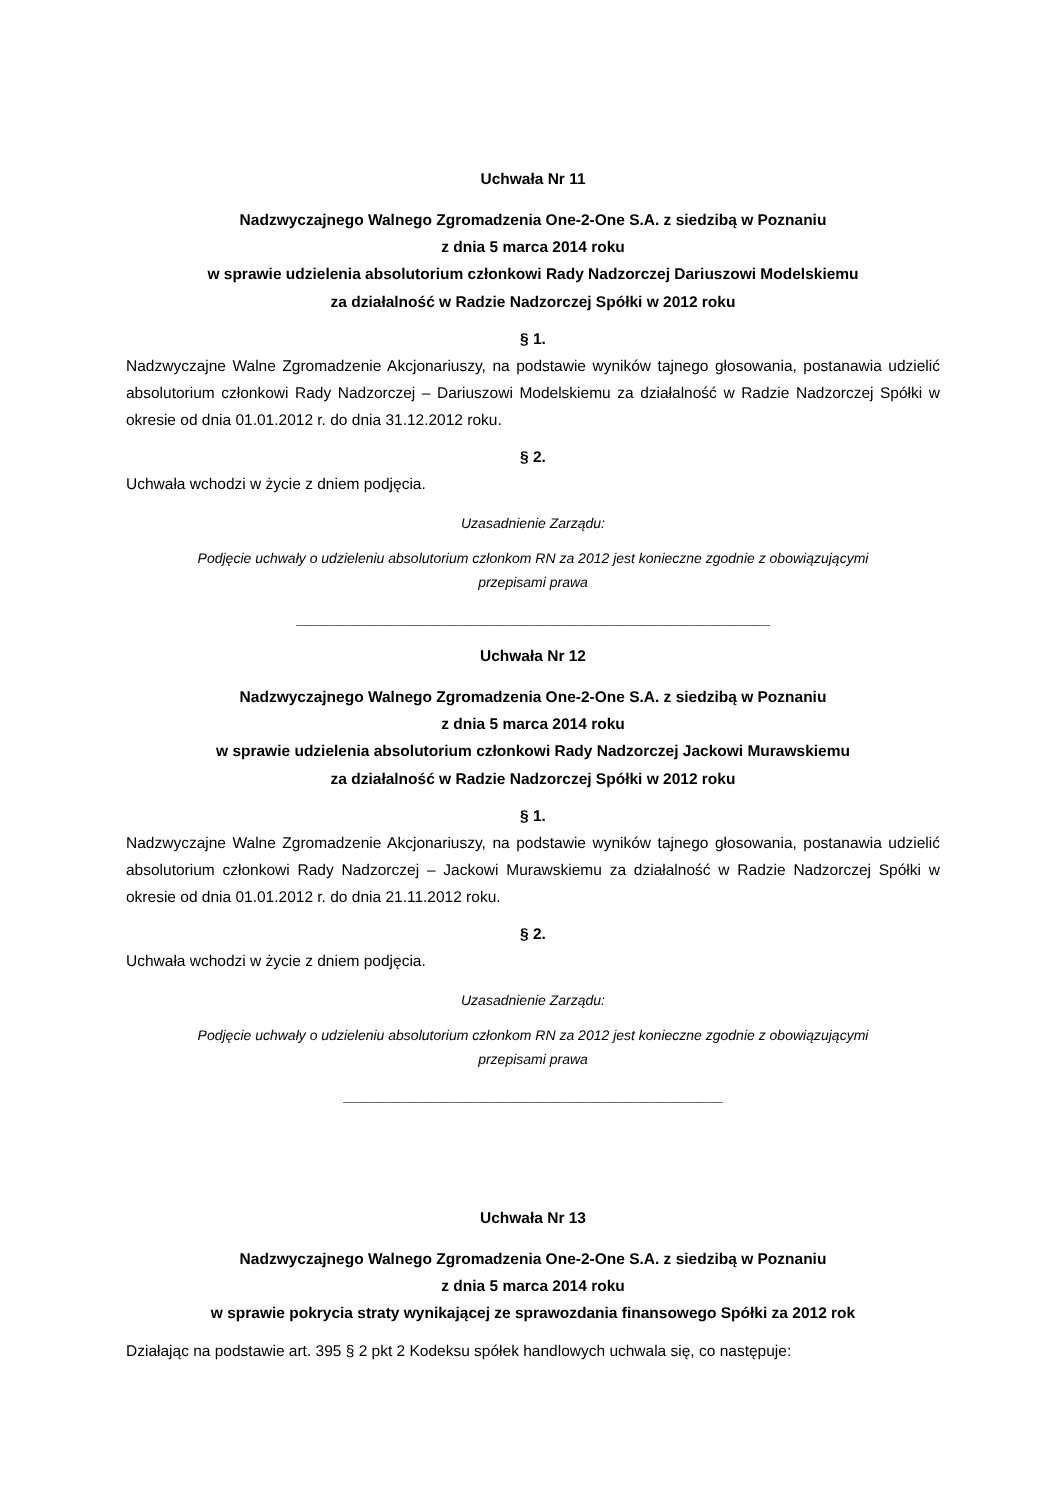Uchwała Nr 11
Nadzwyczajnego Walnego Zgromadzenia One-2-One S.A. z siedzibą w Poznaniu
z dnia 5 marca 2014 roku
w sprawie udzielenia absolutorium członkowi Rady Nadzorczej Dariuszowi Modelskiemu
za działalność w Radzie Nadzorczej Spółki w 2012 roku
§ 1.
Nadzwyczajne Walne Zgromadzenie Akcjonariuszy, na podstawie wyników tajnego głosowania, postanawia udzielić absolutorium członkowi Rady Nadzorczej – Dariuszowi Modelskiemu za działalność w Radzie Nadzorczej Spółki w okresie od dnia 01.01.2012 r. do dnia 31.12.2012 roku.
§ 2.
Uchwała wchodzi w życie z dniem podjęcia.
Uzasadnienie Zarządu:
Podjęcie uchwały o udzieleniu absolutorium członkom RN za 2012 jest konieczne zgodnie z obowiązującymi
przepisami prawa
_______________________________________________________
Uchwała Nr 12
Nadzwyczajnego Walnego Zgromadzenia One-2-One S.A. z siedzibą w Poznaniu
z dnia 5 marca 2014 roku
w sprawie udzielenia absolutorium członkowi Rady Nadzorczej Jackowi Murawskiemu
za działalność w Radzie Nadzorczej Spółki w 2012 roku
§ 1.
Nadzwyczajne Walne Zgromadzenie Akcjonariuszy, na podstawie wyników tajnego głosowania, postanawia udzielić absolutorium członkowi Rady Nadzorczej – Jackowi Murawskiemu za działalność w Radzie Nadzorczej Spółki w okresie od dnia 01.01.2012 r. do dnia 21.11.2012 roku.
§ 2.
Uchwała wchodzi w życie z dniem podjęcia.
Uzasadnienie Zarządu:
Podjęcie uchwały o udzieleniu absolutorium członkom RN za 2012 jest konieczne zgodnie z obowiązującymi
przepisami prawa
____________________________________________
Uchwała Nr 13
Nadzwyczajnego Walnego Zgromadzenia One-2-One S.A. z siedzibą w Poznaniu
z dnia 5 marca 2014 roku
w sprawie pokrycia straty wynikającej ze sprawozdania finansowego Spółki za 2012 rok
Działając na podstawie art. 395 § 2 pkt 2 Kodeksu spółek handlowych uchwala się, co następuje: